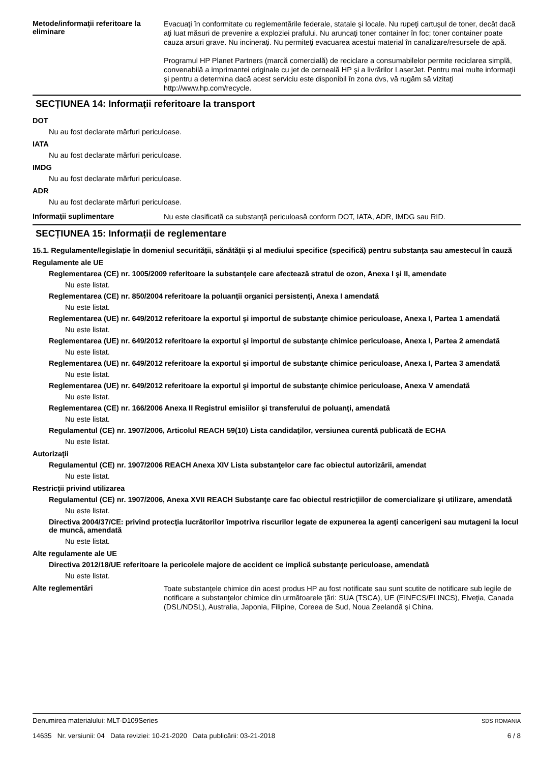Metode/informaţii referitoare la eliminare
Evacuaţi în conformitate cu reglementările federale, statale şi locale. Nu rupeţi cartuşul de toner, decât dacă aţi luat măsuri de prevenire a exploziei prafului. Nu aruncaţi toner container în foc; toner container poate cauza arsuri grave. Nu incineraţi. Nu permiteţi evacuarea acestui material în canalizare/resursele de apă.
Programul HP Planet Partners (marcă comercială) de reciclare a consumabilelor permite reciclarea simplă, convenabilă a imprimantei originale cu jet de cerneală HP şi a livrărilor LaserJet. Pentru mai multe informaţii şi pentru a determina dacă acest serviciu este disponibil în zona dvs, vă rugăm să vizitaţi http://www.hp.com/recycle.
SECȚIUNEA 14: Informații referitoare la transport
DOT
Nu au fost declarate mărfuri periculoase.
IATA
Nu au fost declarate mărfuri periculoase.
IMDG
Nu au fost declarate mărfuri periculoase.
ADR
Nu au fost declarate mărfuri periculoase.
Informaţii suplimentare
Nu este clasificată ca substanţă periculoasă conform DOT, IATA, ADR, IMDG sau RID.
SECȚIUNEA 15: Informații de reglementare
15.1. Regulamente/legislație în domeniul securității, sănătății și al mediului specifice (specifică) pentru substanța sau amestecul în cauză
Regulamente ale UE
Reglementarea (CE) nr. 1005/2009 referitoare la substanţele care afectează stratul de ozon, Anexa I şi II, amendate
Nu este listat.
Reglementarea (CE) nr. 850/2004 referitoare la poluanţii organici persistenţi, Anexa I amendată
Nu este listat.
Reglementarea (UE) nr. 649/2012 referitoare la exportul şi importul de substanţe chimice periculoase, Anexa I, Partea 1 amendată
Nu este listat.
Reglementarea (UE) nr. 649/2012 referitoare la exportul şi importul de substanţe chimice periculoase, Anexa I, Partea 2 amendată
Nu este listat.
Reglementarea (UE) nr. 649/2012 referitoare la exportul şi importul de substanţe chimice periculoase, Anexa I, Partea 3 amendată
Nu este listat.
Reglementarea (UE) nr. 649/2012 referitoare la exportul şi importul de substanţe chimice periculoase, Anexa V amendată
Nu este listat.
Reglementarea (CE) nr. 166/2006 Anexa II Registrul emisiilor şi transferului de poluanţi, amendată
Nu este listat.
Regulamentul (CE) nr. 1907/2006, Articolul REACH 59(10) Lista candidaţilor, versiunea curentă publicată de ECHA
Nu este listat.
Autorizaţii
Regulamentul (CE) nr. 1907/2006 REACH Anexa XIV Lista substanţelor care fac obiectul autorizării, amendat
Nu este listat.
Restricții privind utilizarea
Regulamentul (CE) nr. 1907/2006, Anexa XVII REACH Substanţe care fac obiectul restricţiilor de comercializare şi utilizare, amendată
Nu este listat.
Directiva 2004/37/CE: privind protecţia lucrătorilor împotriva riscurilor legate de expunerea la agenţi cancerigeni sau mutageni la locul de muncă, amendată
Nu este listat.
Alte regulamente ale UE
Directiva 2012/18/UE referitoare la pericolele majore de accident ce implică substanţe periculoase, amendată
Nu este listat.
Alte reglementări
Toate substanţele chimice din acest produs HP au fost notificate sau sunt scutite de notificare sub legile de notificare a substanţelor chimice din următoarele ţări: SUA (TSCA), UE (EINECS/ELINCS), Elveţia, Canada (DSL/NDSL), Australia, Japonia, Filipine, Coreea de Sud, Noua Zeelandă şi China.
Denumirea materialului: MLT-D109Series
14635 Nr. versiunii: 04 Data reviziei: 10-21-2020 Data publicării: 03-21-2018
SDS ROMANIA
6 / 8